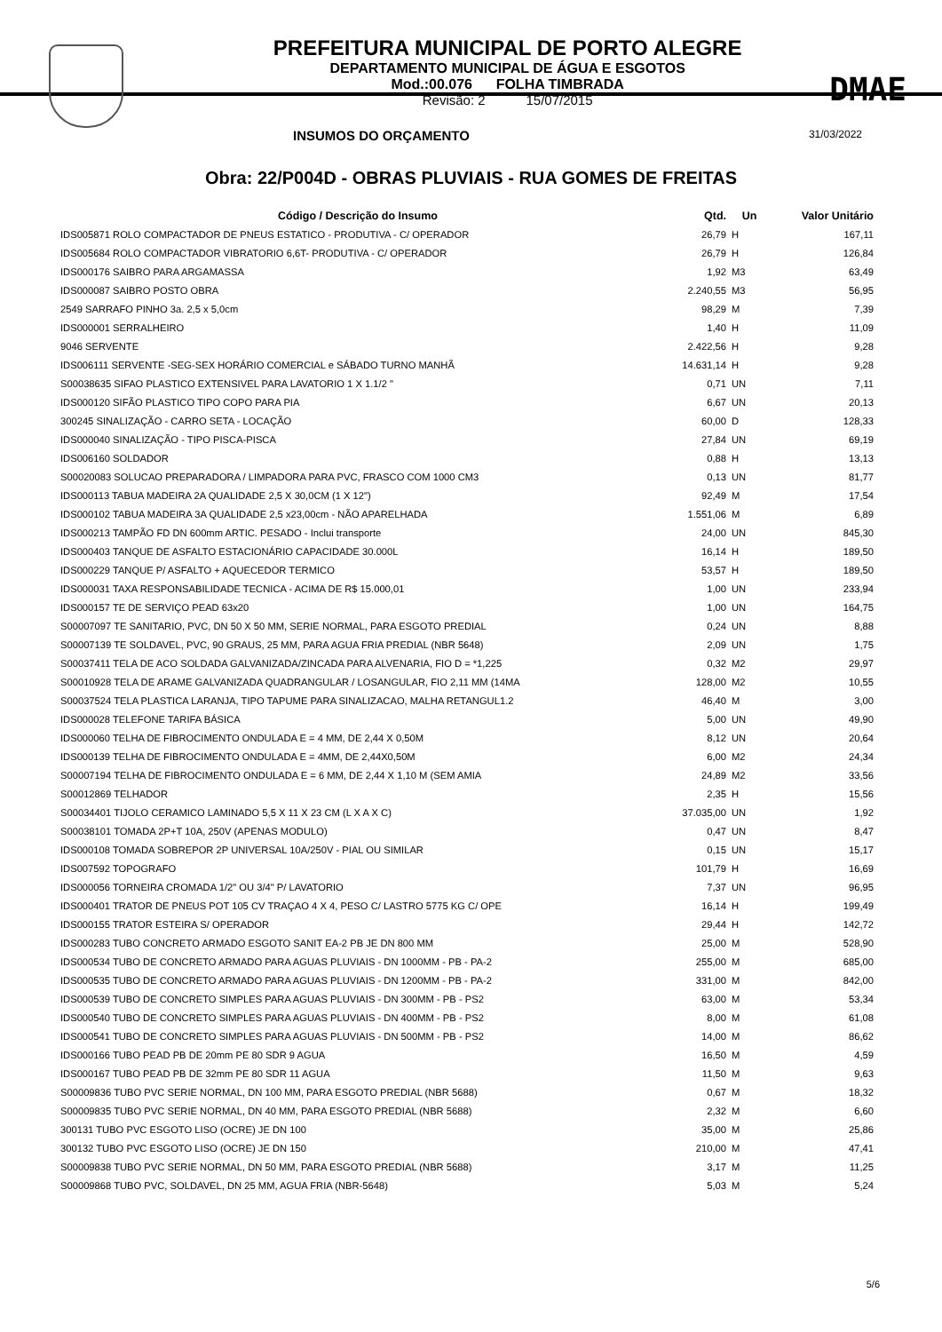PREFEITURA MUNICIPAL DE PORTO ALEGRE
DEPARTAMENTO MUNICIPAL DE ÁGUA E ESGOTOS
Mod.:00.076 FOLHA TIMBRADA
Revisão: 2 15/07/2015
DMAE
INSUMOS DO ORÇAMENTO 31/03/2022
Obra: 22/P004D - OBRAS PLUVIAIS - RUA GOMES DE FREITAS
| Código / Descrição do Insumo | Qtd. | Un | Valor Unitário |
| --- | --- | --- | --- |
| IDS005871 ROLO COMPACTADOR DE PNEUS ESTATICO - PRODUTIVA - C/ OPERADOR | 26,79 | H | 167,11 |
| IDS005684 ROLO COMPACTADOR VIBRATORIO 6,6T- PRODUTIVA - C/ OPERADOR | 26,79 | H | 126,84 |
| IDS000176 SAIBRO PARA ARGAMASSA | 1,92 | M3 | 63,49 |
| IDS000087 SAIBRO POSTO OBRA | 2.240,55 | M3 | 56,95 |
| 2549 SARRAFO PINHO 3a. 2,5 x 5,0cm | 98,29 | M | 7,39 |
| IDS000001 SERRALHEIRO | 1,40 | H | 11,09 |
| 9046 SERVENTE | 2.422,56 | H | 9,28 |
| IDS006111 SERVENTE -SEG-SEX HORÁRIO COMERCIAL e SÁBADO TURNO MANHÃ | 14.631,14 | H | 9,28 |
| S00038635 SIFAO PLASTICO EXTENSIVEL PARA LAVATORIO 1 X 1.1/2 " | 0,71 | UN | 7,11 |
| IDS000120 SIFÃO PLASTICO TIPO COPO PARA PIA | 6,67 | UN | 20,13 |
| 300245 SINALIZAÇÃO - CARRO SETA - LOCAÇÃO | 60,00 | D | 128,33 |
| IDS000040 SINALIZAÇÃO - TIPO PISCA-PISCA | 27,84 | UN | 69,19 |
| IDS006160 SOLDADOR | 0,88 | H | 13,13 |
| S00020083 SOLUCAO PREPARADORA / LIMPADORA PARA PVC, FRASCO COM 1000 CM3 | 0,13 | UN | 81,77 |
| IDS000113 TABUA MADEIRA 2A QUALIDADE 2,5 X 30,0CM (1 X 12") | 92,49 | M | 17,54 |
| IDS000102 TABUA MADEIRA 3A QUALIDADE 2,5 x23,00cm - NÃO APARELHADA | 1.551,06 | M | 6,89 |
| IDS000213 TAMPÃO FD DN 600mm ARTIC. PESADO - Inclui transporte | 24,00 | UN | 845,30 |
| IDS000403 TANQUE DE ASFALTO ESTACIONÁRIO CAPACIDADE 30.000L | 16,14 | H | 189,50 |
| IDS000229 TANQUE P/ ASFALTO + AQUECEDOR TERMICO | 53,57 | H | 189,50 |
| IDS000031 TAXA RESPONSABILIDADE TECNICA - ACIMA DE R$ 15.000,01 | 1,00 | UN | 233,94 |
| IDS000157 TE DE SERVIÇO PEAD 63x20 | 1,00 | UN | 164,75 |
| S00007097 TE SANITARIO, PVC, DN 50 X 50 MM, SERIE NORMAL, PARA ESGOTO PREDIAL | 0,24 | UN | 8,88 |
| S00007139 TE SOLDAVEL, PVC, 90 GRAUS, 25 MM, PARA AGUA FRIA PREDIAL (NBR 5648) | 2,09 | UN | 1,75 |
| S00037411 TELA DE ACO SOLDADA GALVANIZADA/ZINCADA PARA ALVENARIA, FIO D = *1,225 | 0,32 | M2 | 29,97 |
| S00010928 TELA DE ARAME GALVANIZADA QUADRANGULAR / LOSANGULAR, FIO 2,11 MM (14MA | 128,00 | M2 | 10,55 |
| S00037524 TELA PLASTICA LARANJA, TIPO TAPUME PARA SINALIZACAO, MALHA RETANGUL1.2 | 46,40 | M | 3,00 |
| IDS000028 TELEFONE TARIFA BÁSICA | 5,00 | UN | 49,90 |
| IDS000060 TELHA DE FIBROCIMENTO ONDULADA E = 4 MM, DE 2,44 X 0,50M | 8,12 | UN | 20,64 |
| IDS000139 TELHA DE FIBROCIMENTO ONDULADA E = 4MM, DE 2,44X0,50M | 6,00 | M2 | 24,34 |
| S00007194 TELHA DE FIBROCIMENTO ONDULADA E = 6 MM, DE 2,44 X 1,10 M (SEM AMIA | 24,89 | M2 | 33,56 |
| S00012869 TELHADOR | 2,35 | H | 15,56 |
| S00034401 TIJOLO CERAMICO LAMINADO 5,5 X 11 X 23 CM (L X A X C) | 37.035,00 | UN | 1,92 |
| S00038101 TOMADA 2P+T 10A, 250V (APENAS MODULO) | 0,47 | UN | 8,47 |
| IDS000108 TOMADA SOBREPOR 2P UNIVERSAL 10A/250V - PIAL OU SIMILAR | 0,15 | UN | 15,17 |
| IDS007592 TOPOGRAFO | 101,79 | H | 16,69 |
| IDS000056 TORNEIRA CROMADA 1/2" OU 3/4" P/ LAVATORIO | 7,37 | UN | 96,95 |
| IDS000401 TRATOR DE PNEUS POT 105 CV TRAÇAO 4 X 4, PESO C/ LASTRO 5775 KG C/ OPE | 16,14 | H | 199,49 |
| IDS000155 TRATOR ESTEIRA S/ OPERADOR | 29,44 | H | 142,72 |
| IDS000283 TUBO CONCRETO ARMADO ESGOTO SANIT EA-2 PB JE DN 800 MM | 25,00 | M | 528,90 |
| IDS000534 TUBO DE CONCRETO ARMADO PARA AGUAS PLUVIAIS - DN 1000MM - PB - PA-2 | 255,00 | M | 685,00 |
| IDS000535 TUBO DE CONCRETO ARMADO PARA AGUAS PLUVIAIS - DN 1200MM - PB - PA-2 | 331,00 | M | 842,00 |
| IDS000539 TUBO DE CONCRETO SIMPLES PARA AGUAS PLUVIAIS - DN 300MM - PB - PS2 | 63,00 | M | 53,34 |
| IDS000540 TUBO DE CONCRETO SIMPLES PARA AGUAS PLUVIAIS - DN 400MM - PB - PS2 | 8,00 | M | 61,08 |
| IDS000541 TUBO DE CONCRETO SIMPLES PARA AGUAS PLUVIAIS - DN 500MM - PB - PS2 | 14,00 | M | 86,62 |
| IDS000166 TUBO PEAD PB DE 20mm PE 80 SDR 9 AGUA | 16,50 | M | 4,59 |
| IDS000167 TUBO PEAD PB DE 32mm PE 80 SDR 11 AGUA | 11,50 | M | 9,63 |
| S00009836 TUBO PVC SERIE NORMAL, DN 100 MM, PARA ESGOTO PREDIAL (NBR 5688) | 0,67 | M | 18,32 |
| S00009835 TUBO PVC SERIE NORMAL, DN 40 MM, PARA ESGOTO PREDIAL (NBR 5688) | 2,32 | M | 6,60 |
| 300131 TUBO PVC ESGOTO LISO (OCRE) JE DN 100 | 35,00 | M | 25,86 |
| 300132 TUBO PVC ESGOTO LISO (OCRE) JE DN 150 | 210,00 | M | 47,41 |
| S00009838 TUBO PVC SERIE NORMAL, DN 50 MM, PARA ESGOTO PREDIAL (NBR 5688) | 3,17 | M | 11,25 |
| S00009868 TUBO PVC, SOLDAVEL, DN 25 MM, AGUA FRIA (NBR-5648) | 5,03 | M | 5,24 |
5/6